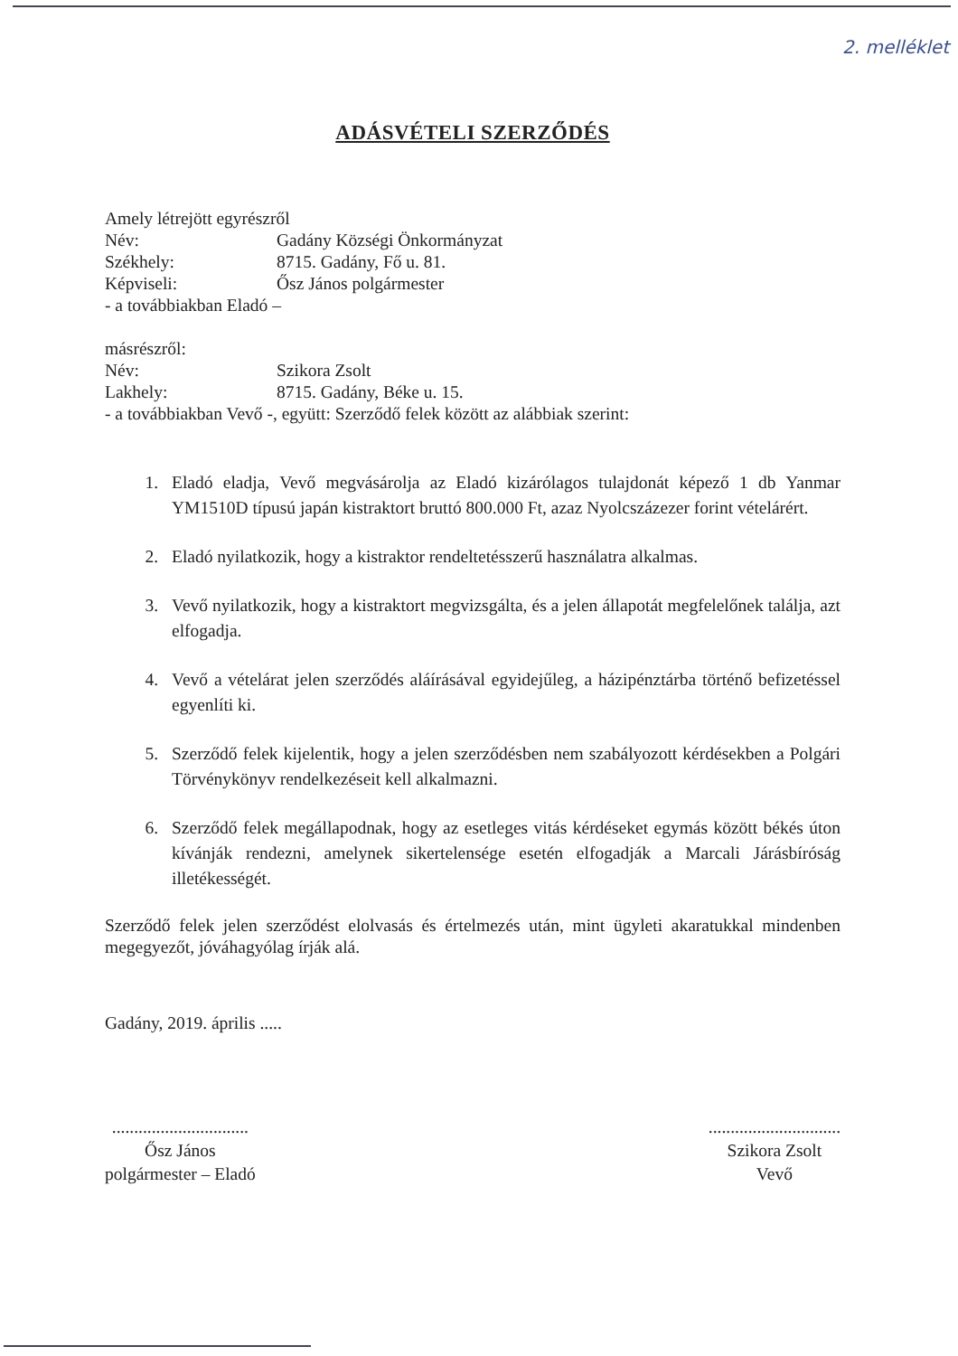2. melléklet
ADÁSVÉTELI SZERZŐDÉS
Amely létrejött egyrészről
Név: Gadány Községi Önkormányzat
Székhely: 8715. Gadány, Fő u. 81.
Képviseli: Ősz János polgármester
- a továbbiakban Eladó –
másrészről:
Név: Szikora Zsolt
Lakhely: 8715. Gadány, Béke u. 15.
- a továbbiakban Vevő -, együtt: Szerződő felek között az alábbiak szerint:
1. Eladó eladja, Vevő megvásárolja az Eladó kizárólagos tulajdonát képező 1 db Yanmar YM1510D típusú japán kistraktort bruttó 800.000 Ft, azaz Nyolcszázezer forint vételárért.
2. Eladó nyilatkozik, hogy a kistraktor rendeltetésszerű használatra alkalmas.
3. Vevő nyilatkozik, hogy a kistraktort megvizsgálta, és a jelen állapotát megfelelőnek találja, azt elfogadja.
4. Vevő a vételárat jelen szerződés aláírásával egyidejűleg, a házipénztárba történő befizetéssel egyenlíti ki.
5. Szerződő felek kijelentik, hogy a jelen szerződésben nem szabályozott kérdésekben a Polgári Törvénykönyv rendelkezéseit kell alkalmazni.
6. Szerződő felek megállapodnak, hogy az esetleges vitás kérdéseket egymás között békés úton kívánják rendezni, amelynek sikertelensége esetén elfogadják a Marcali Járásbíróság illetékességét.
Szerződő felek jelen szerződést elolvasás és értelmezés után, mint ügyleti akaratukkal mindenben megegyezőt, jóváhagyólag írják alá.
Gadány, 2019. április .....
...............................
Ősz János
polgármester – Eladó
..............................
Szikora Zsolt
Vevő